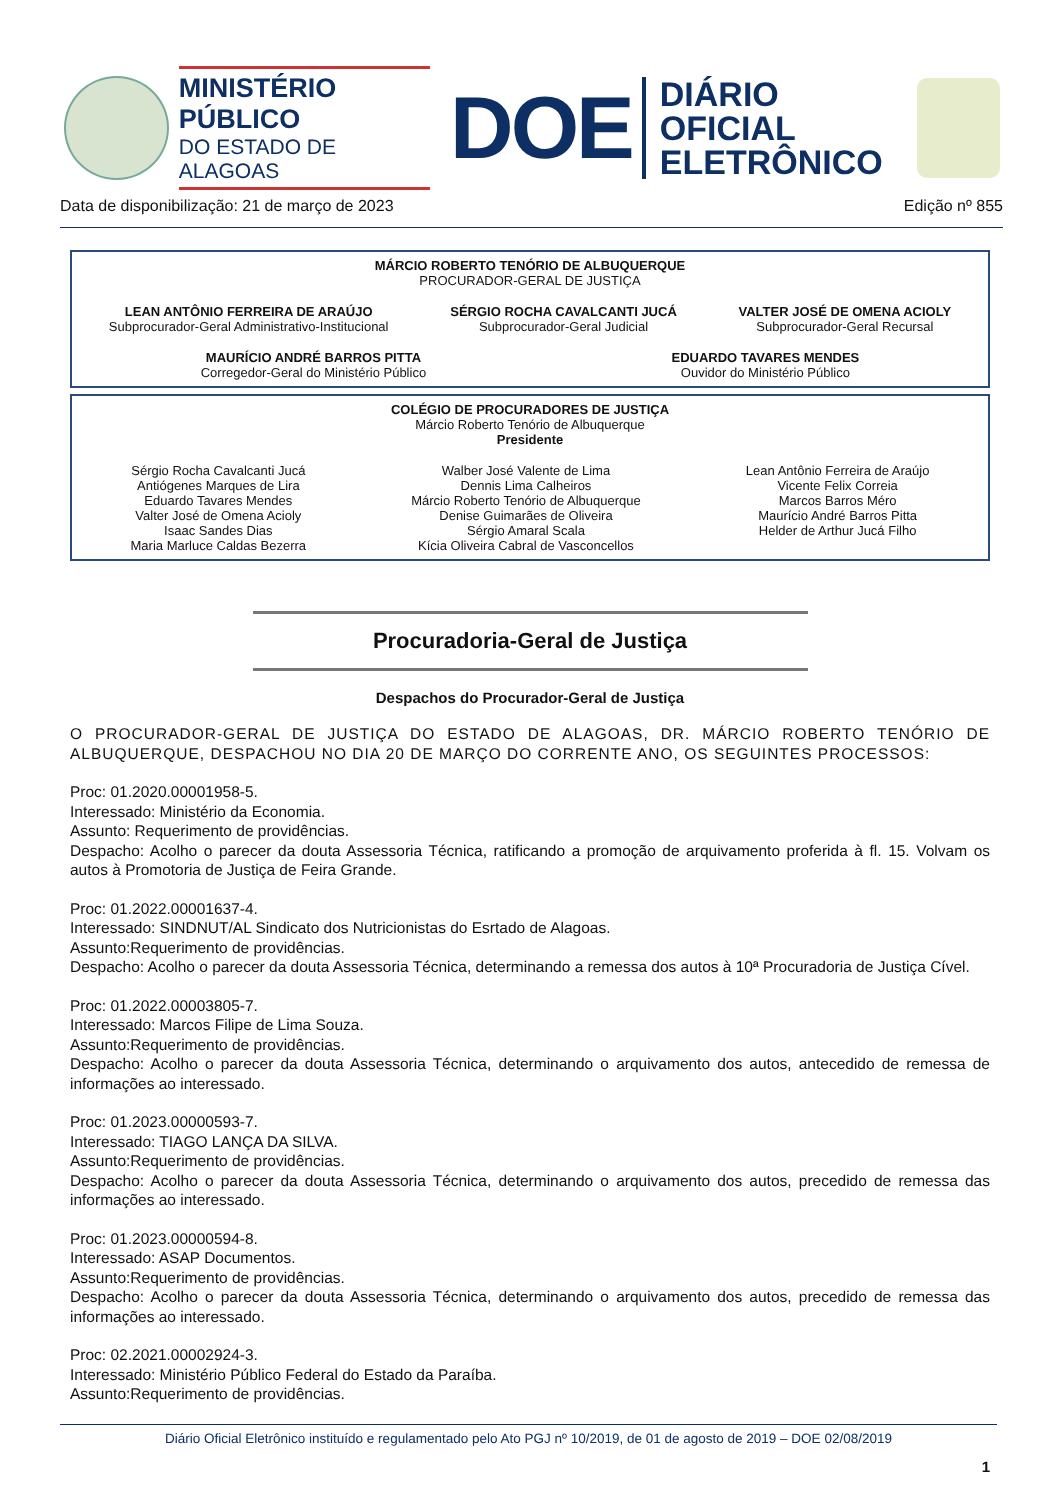MINISTÉRIO PÚBLICO
DO ESTADO DE ALAGOAS
DOE
DIÁRIO OFICIAL
ELETRÔNICO
Data de disponibilização: 21 de março de 2023 Edição nº 855
MÁRCIO ROBERTO TENÓRIO DE ALBUQUERQUE
PROCURADOR-GERAL DE JUSTIÇA
LEAN ANTÔNIO FERREIRA DE ARAÚJO
Subprocurador-Geral Administrativo-Institucional
SÉRGIO ROCHA CAVALCANTI JUCÁ
Subprocurador-Geral Judicial
VALTER JOSÉ DE OMENA ACIOLY
Subprocurador-Geral Recursal
MAURÍCIO ANDRÉ BARROS PITTA
Corregedor-Geral do Ministério Público
EDUARDO TAVARES MENDES
Ouvidor do Ministério Público
COLÉGIO DE PROCURADORES DE JUSTIÇA
Márcio Roberto Tenório de Albuquerque
Presidente
Sérgio Rocha Cavalcanti Jucá
Antiógenes Marques de Lira
Eduardo Tavares Mendes
Valter José de Omena Acioly
Isaac Sandes Dias
Maria Marluce Caldas Bezerra
Walber José Valente de Lima
Dennis Lima Calheiros
Márcio Roberto Tenório de Albuquerque
Denise Guimarães de Oliveira
Sérgio Amaral Scala
Kícia Oliveira Cabral de Vasconcellos
Lean Antônio Ferreira de Araújo
Vicente Felix Correia
Marcos Barros Méro
Maurício André Barros Pitta
Helder de Arthur Jucá Filho
Procuradoria-Geral de Justiça
Despachos do Procurador-Geral de Justiça
O PROCURADOR-GERAL DE JUSTIÇA DO ESTADO DE ALAGOAS, DR. MÁRCIO ROBERTO TENÓRIO DE ALBUQUERQUE, DESPACHOU NO DIA 20 DE MARÇO DO CORRENTE ANO, OS SEGUINTES PROCESSOS:
Proc: 01.2020.00001958-5.
Interessado: Ministério da Economia.
Assunto: Requerimento de providências.
Despacho: Acolho o parecer da douta Assessoria Técnica, ratificando a promoção de arquivamento proferida à fl. 15. Volvam os autos à Promotoria de Justiça de Feira Grande.
Proc: 01.2022.00001637-4.
Interessado: SINDNUT/AL Sindicato dos Nutricionistas do Esrtado de Alagoas.
Assunto:Requerimento de providências.
Despacho: Acolho o parecer da douta Assessoria Técnica, determinando a remessa dos autos à 10ª Procuradoria de Justiça Cível.
Proc: 01.2022.00003805-7.
Interessado: Marcos Filipe de Lima Souza.
Assunto:Requerimento de providências.
Despacho: Acolho o parecer da douta Assessoria Técnica, determinando o arquivamento dos autos, antecedido de remessa de informações ao interessado.
Proc: 01.2023.00000593-7.
Interessado: TIAGO LANÇA DA SILVA.
Assunto:Requerimento de providências.
Despacho: Acolho o parecer da douta Assessoria Técnica, determinando o arquivamento dos autos, precedido de remessa das informações ao interessado.
Proc: 01.2023.00000594-8.
Interessado: ASAP Documentos.
Assunto:Requerimento de providências.
Despacho: Acolho o parecer da douta Assessoria Técnica, determinando o arquivamento dos autos, precedido de remessa das informações ao interessado.
Proc: 02.2021.00002924-3.
Interessado: Ministério Público Federal do Estado da Paraíba.
Assunto:Requerimento de providências.
Diário Oficial Eletrônico instituído e regulamentado pelo Ato PGJ nº 10/2019, de 01 de agosto de 2019 – DOE 02/08/2019
1